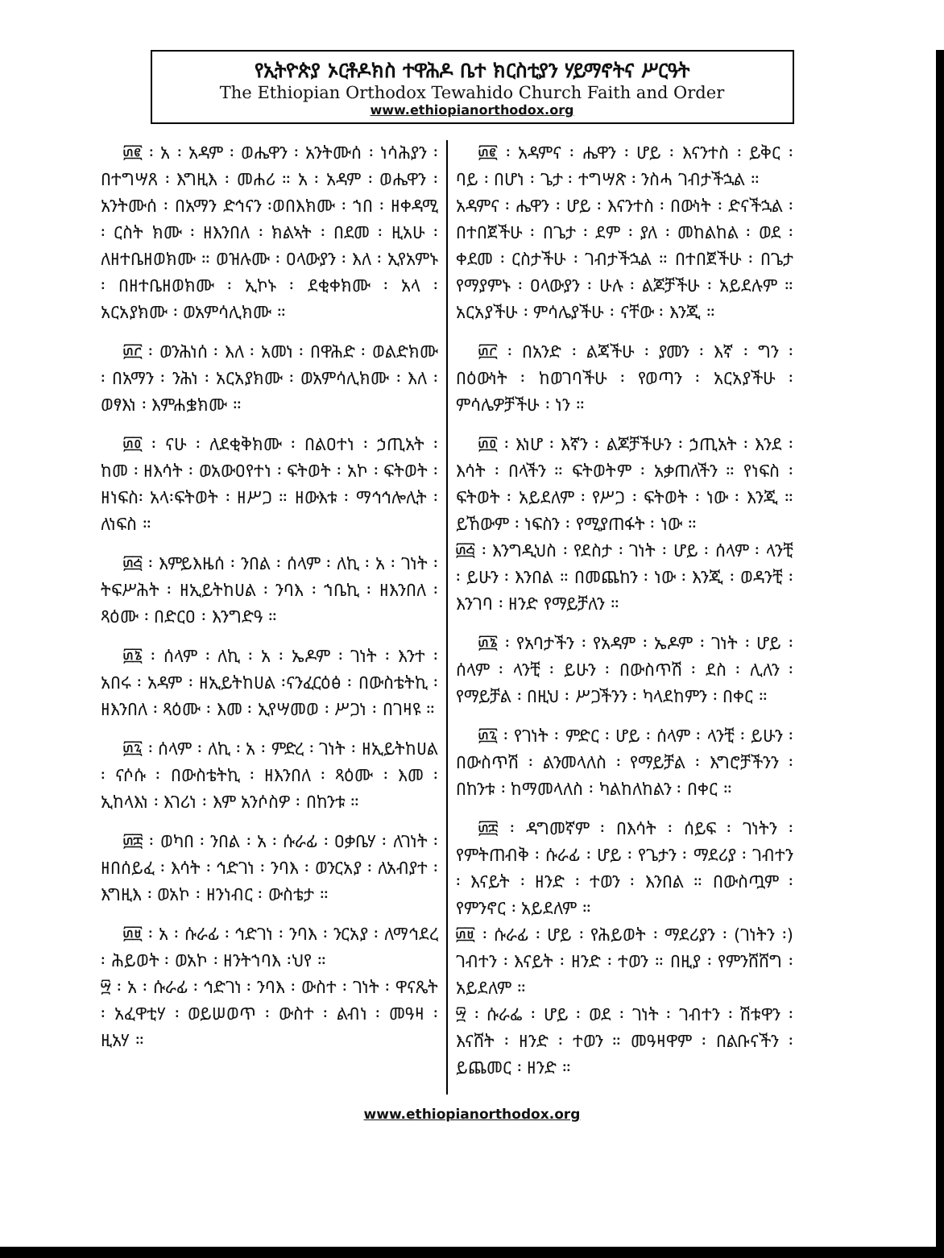የኢትዮጵያ ኦርቶዶክስ ተዋሕዶ ቤተ ክርስቲያን ሃይማኖትና ሥርዓት
The Ethiopian Orthodox Tewahido Church Faith and Order
www.ethiopianorthodox.org
፴፪ ፡ አ ፡ አዳም ፡ ወሔዋን ፡ አንትሙሰ ፡ ነሳሕያን ፡ በተግሣጸ ፡ እግዚእ ፡ መሐሪ ። አ ፡ አዳም ፡ ወሔዋን ፡ አንትሙሰ ፡ በአማን ድኅናን ፡ወበእክሙ ፡ ኀበ ፡ ዘቀዳሚ ፡ ርስት ክሙ ፡ ዘእንበለ ፡ ክልኣት ፡ በደመ ፡ ዚአሁ ፡ ለዘተቤዘወክሙ ። ወዝሉሙ ፡ ዐላውያን ፡ እለ ፡ ኢየአምኑ ፡ በዘተቤዘወክሙ ፡ ኢኮኑ ፡ ደቂቀክሙ ፡ አላ ፡ አርአያክሙ ፡ ወአምሳሊክሙ ።
፴፫ ፡ ወንሕነሰ ፡ እለ ፡ አመነ ፡ በዋሕድ ፡ ወልድክሙ ፡ በአማን ፡ ንሕነ ፡ አርአያክሙ ፡ ወአምሳሊክሙ ፡ እለ ፡ ወፃእነ ፡ እምሐቌክሙ ።
፴፬ ፡ ናሁ ፡ ለደቂቅክሙ ፡ በልዐተነ ፡ ኃጢአት ፡ ከመ ፡ ዘእሳት ፡ ወአውዐየተነ ፡ ፍትወት ፡ አኮ ፡ ፍትወት ፡ ዘነፍስ፡ አላ፡ፍትወት ፡ ዘሥጋ ። ዘውእቱ ፡ ማኅኅሎሊት ፡ ለነፍስ ።
፴፭ ፡ እምይእዜሰ ፡ ንበል ፡ ሰላም ፡ ለኪ ፡ አ ፡ ገነት ፡ ትፍሥሕት ፡ ዘኢይትከሀል ፡ ንባእ ፡ ኀቤኪ ፡ ዘእንበለ ፡ ጻዕሙ ፡ በድርዐ ፡ እንግድዓ ።
፴፮ ፡ ሰላም ፡ ለኪ ፡ አ ፡ ኤዶም ፡ ገነት ፡ እንተ ፡ አበሩ ፡ አዳም ፡ ዘኢይትከሀል ፡ናንፈርዕፅ ፡ በውስቴትኪ ፡ ዘእንበለ ፡ ጻዕሙ ፡ እመ ፡ ኢየሣመወ ፡ ሥጋነ ፡ በገዛዩ ።
፴፯ ፡ ሰላም ፡ ለኪ ፡ አ ፡ ምድረ ፡ ገነት ፡ ዘኢይትከሀል ፡ ናሶሱ ፡ በውስቴትኪ ፡ ዘእንበለ ፡ ጻዕሙ ፡ እመ ፡ ኢከላእነ ፡ እገሪነ ፡ እም አንሶስዎ ፡ በከንቱ ።
፴፰ ፡ ወካበ ፡ ንበል ፡ አ ፡ ሱራፊ ፡ ዐቃቤሃ ፡ ለገነት ፡ ዘበሰይፈ ፡ እሳት ፡ ኅድገነ ፡ ንባእ ፡ ወንርአያ ፡ ለአብያተ ፡ እግዚእ ፡ ወአኮ ፡ ዘንነብር ፡ ውስቴታ ።
፴፱ ፡ አ ፡ ሱራፊ ፡ ኅድገነ ፡ ንባእ ፡ ንርአያ ፡ ለማኅደረ ፡ ሕይወት ፡ ወአኮ ፡ ዘንትኀባእ ፡ህየ ።
፵ ፡ አ ፡ ሱራፊ ፡ ኅድገነ ፡ ንባእ ፡ ውስተ ፡ ገነት ፡ ዋናጼት ፡ አፈዋቲሃ ፡ ወይሠወጥ ፡ ውስተ ፡ ልብነ ፡ መዓዛ ፡ ዚአሃ ።
፴፪ ፡ አዳምና ፡ ሔዋን ፡ ሆይ ፡ እናንተስ ፡ ይቅር ፡ ባይ ፡ በሆነ ፡ ጌታ ፡ ተግሣጽ ፡ ንስሓ ገብታችኋል ።
አዳምና ፡ ሔዋን ፡ ሆይ ፡ እናንተስ ፡ በውነት ፡ ድናችኋል ፡ በተበጀችሁ ፡ በጌታ ፡ ደም ፡ ያለ ፡ መከልከል ፡ ወደ ፡ ቀደመ ፡ ርስታችሁ ፡ ገብታችኋል ። በተበጀችሁ ፡ በጌታ የማያምኑ ፡ ዐላውያን ፡ ሁሉ ፡ ልጆቻችሁ ፡ አይደሉም ። አርአያችሁ ፡ ምሳሌያችሁ ፡ ናቸው ፡ እንጂ ።
፴፫ ፡ በአንድ ፡ ልጃችሁ ፡ ያመን ፡ እኛ ፡ ግን ፡ በዕውነት ፡ ከወገባችሁ ፡ የወጣን ፡ አርአያችሁ ፡ ምሳሌዎቻችሁ ፡ ነን ።
፴፬ ፡ እነሆ ፡ እኛን ፡ ልጆቻችሁን ፡ ኃጢአት ፡ እንደ ፡ እሳት ፡ በላችን ። ፍትወትም ፡ አቃጠለችን ። የነፍስ ፡ ፍትወት ፡ አይደለም ፡ የሥጋ ፡ ፍትወት ፡ ነው ፡ እንጂ ። ይኸውም ፡ ነፍስን ፡ የሚያጠፋት ፡ ነው ።
፴፭ ፡ እንግዲህስ ፡ የደስታ ፡ ገነት ፡ ሆይ ፡ ሰላም ፡ ላንቺ ፡ ይሁን ፡ እንበል ። በመጨከን ፡ ነው ፡ እንጂ ፡ ወዳንቺ ፡ እንገባ ፡ ዘንድ የማይቻለን ።
፴፮ ፡ የአባታችን ፡ የአዳም ፡ ኤዶም ፡ ገነት ፡ ሆይ ፡ ሰላም ፡ ላንቺ ፡ ይሁን ፡ በውስጥሽ ፡ ደስ ፡ ሊለን ፡ የማይቻል ፡ በዚህ ፡ ሥጋችንን ፡ ካላደከምን ፡ በቀር ።
፴፯ ፡ የገነት ፡ ምድር ፡ ሆይ ፡ ሰላም ፡ ላንቺ ፡ ይሁን ፡ በውስጥሽ ፡ ልንመላለስ ፡ የማይቻል ፡ እግሮቻችንን ፡ በከንቱ ፡ ከማመላለስ ፡ ካልከለከልን ፡ በቀር ።
፴፰ ፡ ዳግመኛም ፡ በእሳት ፡ ሰይፍ ፡ ገነትን ፡ የምትጠብቅ ፡ ሱራፊ ፡ ሆይ ፡ የጌታን ፡ ማደሪያ ፡ ገብተን ፡ እናይት ፡ ዘንድ ፡ ተወን ፡ እንበል ። በውስጧም ፡ የምንኖር ፡ አይደለም ።
፴፱ ፡ ሱራፊ ፡ ሆይ ፡ የሕይወት ፡ ማደሪያን ፡ (ገነትን ፡) ገብተን ፡ እናይት ፡ ዘንድ ፡ ተወን ። በዚያ ፡ የምንሸሸግ ፡ አይደለም ።
፵ ፡ ሱራፌ ፡ ሆይ ፡ ወደ ፡ ገነት ፡ ገብተን ፡ ሽቱዋን ፡ እናሸት ፡ ዘንድ ፡ ተወን ። መዓዛዋም ፡ በልቡናችን ፡ ይጨመር ፡ ዘንድ ።
www.ethiopianorthodox.org